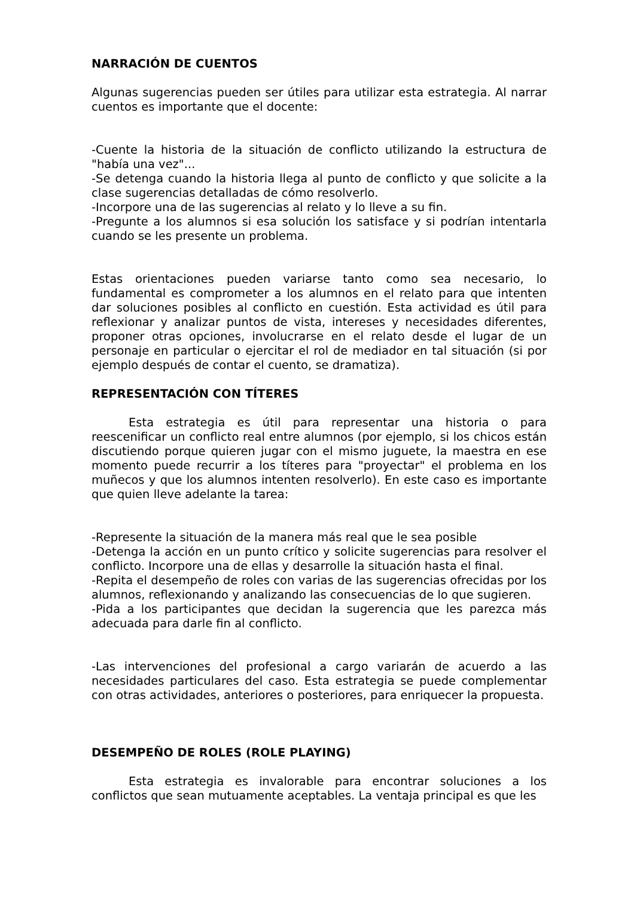NARRACIÓN DE CUENTOS
Algunas sugerencias pueden ser útiles para utilizar esta estrategia. Al narrar cuentos es importante que el docente:
-Cuente la historia de la situación de conflicto utilizando la estructura de "había una vez"...
-Se detenga cuando la historia llega al punto de conflicto y que solicite a la clase sugerencias detalladas de cómo resolverlo.
-Incorpore una de las sugerencias al relato y lo lleve a su fin.
-Pregunte a los alumnos si esa solución los satisface y si podrían intentarla cuando se les presente un problema.
Estas orientaciones pueden variarse tanto como sea necesario, lo fundamental es comprometer a los alumnos en el relato para que intenten dar soluciones posibles al conflicto en cuestión. Esta actividad es útil para reflexionar y analizar puntos de vista, intereses y necesidades diferentes, proponer otras opciones, involucrarse en el relato desde el lugar de un personaje en particular o ejercitar el rol de mediador en tal situación (si por ejemplo después de contar el cuento, se dramatiza).
REPRESENTACIÓN CON TÍTERES
Esta estrategia es útil para representar una historia o para reescenificar un conflicto real entre alumnos (por ejemplo, si los chicos están discutiendo porque quieren jugar con el mismo juguete, la maestra en ese momento puede recurrir a los títeres para "proyectar" el problema en los muñecos y que los alumnos intenten resolverlo). En este caso es importante que quien lleve adelante la tarea:
-Represente la situación de la manera más real que le sea posible
-Detenga la acción en un punto crítico y solicite sugerencias para resolver el conflicto. Incorpore una de ellas y desarrolle la situación hasta el final.
-Repita el desempeño de roles con varias de las sugerencias ofrecidas por los alumnos, reflexionando y analizando las consecuencias de lo que sugieren.
-Pida a los participantes que decidan la sugerencia que les parezca más adecuada para darle fin al conflicto.
-Las intervenciones del profesional a cargo variarán de acuerdo a las necesidades particulares del caso. Esta estrategia se puede complementar con otras actividades, anteriores o posteriores, para enriquecer la propuesta.
DESEMPEÑO DE ROLES (ROLE PLAYING)
Esta estrategia es invalorable para encontrar soluciones a los conflictos que sean mutuamente aceptables. La ventaja principal es que les